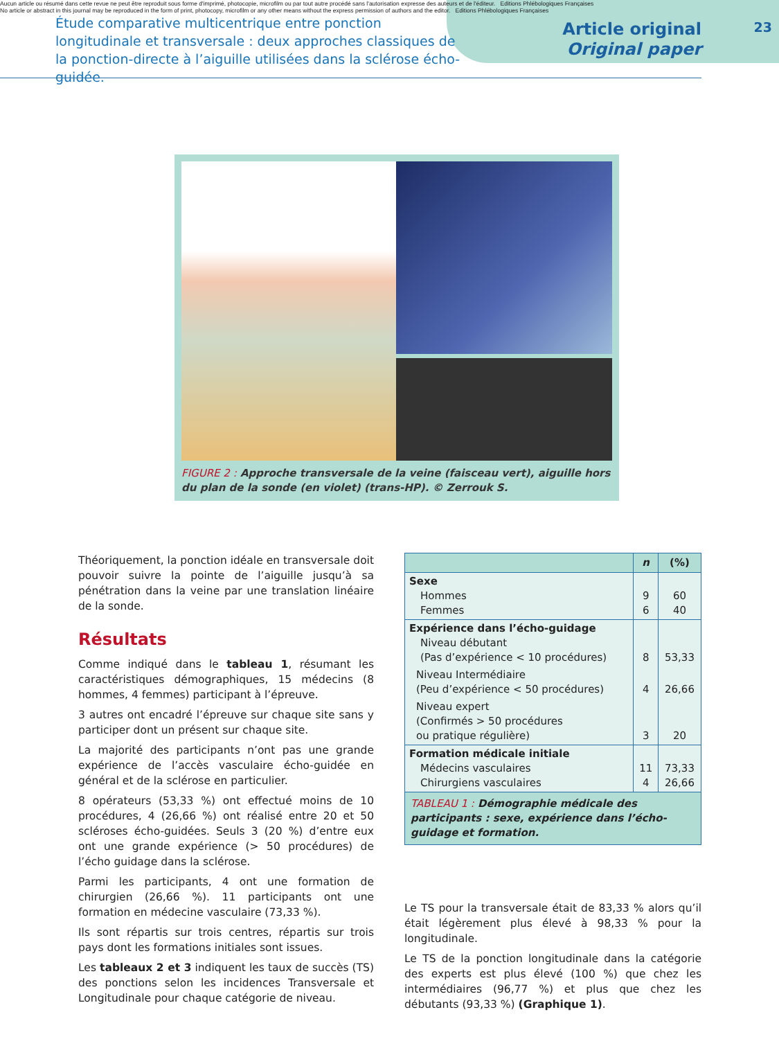Aucun article ou résumé dans cette revue ne peut être reproduit sous forme d'imprimé, photocopie, microfilm ou par tout autre procédé sans l'autorisation expresse des auteurs et de l'éditeur. Editions Phlébologiques Françaises
No article or abstract in this journal may be reproduced in the form of print, photocopy, microfilm or any other means without the express permission of authors and the editor. Editions Phlébologiques Françaises
Étude comparative multicentrique entre ponction longitudinale et transversale : deux approches classiques de la ponction-directe à l’aiguille utilisées dans la sclérose écho-guidée.
Article original
Original paper
23
FIGURE 2 : Approche transversale de la veine (faisceau vert), aiguille hors du plan de la sonde (en violet) (trans-HP). © Zerrouk S.
Théoriquement, la ponction idéale en transversale doit pouvoir suivre la pointe de l’aiguille jusqu’à sa pénétration dans la veine par une translation linéaire de la sonde.
Résultats
Comme indiqué dans le tableau 1, résumant les caractéristiques démographiques, 15 médecins (8 hommes, 4 femmes) participant à l’épreuve.
3 autres ont encadré l’épreuve sur chaque site sans y participer dont un présent sur chaque site.
La majorité des participants n’ont pas une grande expérience de l’accès vasculaire écho-guidée en général et de la sclérose en particulier.
8 opérateurs (53,33 %) ont effectué moins de 10 procédures, 4 (26,66 %) ont réalisé entre 20 et 50 scléroses écho-guidées. Seuls 3 (20 %) d’entre eux ont une grande expérience (> 50 procédures) de l’écho guidage dans la sclérose.
Parmi les participants, 4 ont une formation de chirurgien (26,66 %). 11 participants ont une formation en médecine vasculaire (73,33 %).
Ils sont répartis sur trois centres, répartis sur trois pays dont les formations initiales sont issues.
Les tableaux 2 et 3 indiquent les taux de succès (TS) des ponctions selon les incidences Transversale et Longitudinale pour chaque catégorie de niveau.
| | n | (%) |
| --- | --- | --- |
| Sexe Hommes Femmes | 9 6 | 60 40 |
| Expérience dans l’écho-guidage Niveau débutant (Pas d’expérience < 10 procédures) | 8 | 53,33 |
| Niveau Intermédiaire (Peu d’expérience < 50 procédures) | 4 | 26,66 |
| Niveau expert (Confirmés > 50 procédures ou pratique régulière) | 3 | 20 |
| Formation médicale initiale Médecins vasculaires Chirurgiens vasculaires | 11 4 | 73,33 26,66 |
TABLEAU 1 : Démographie médicale des participants : sexe, expérience dans l’écho-guidage et formation.
Le TS pour la transversale était de 83,33 % alors qu’il était légèrement plus élevé à 98,33 % pour la longitudinale.
Le TS de la ponction longitudinale dans la catégorie des experts est plus élevé (100 %) que chez les intermédiaires (96,77 %) et plus que chez les débutants (93,33 %) (Graphique 1).